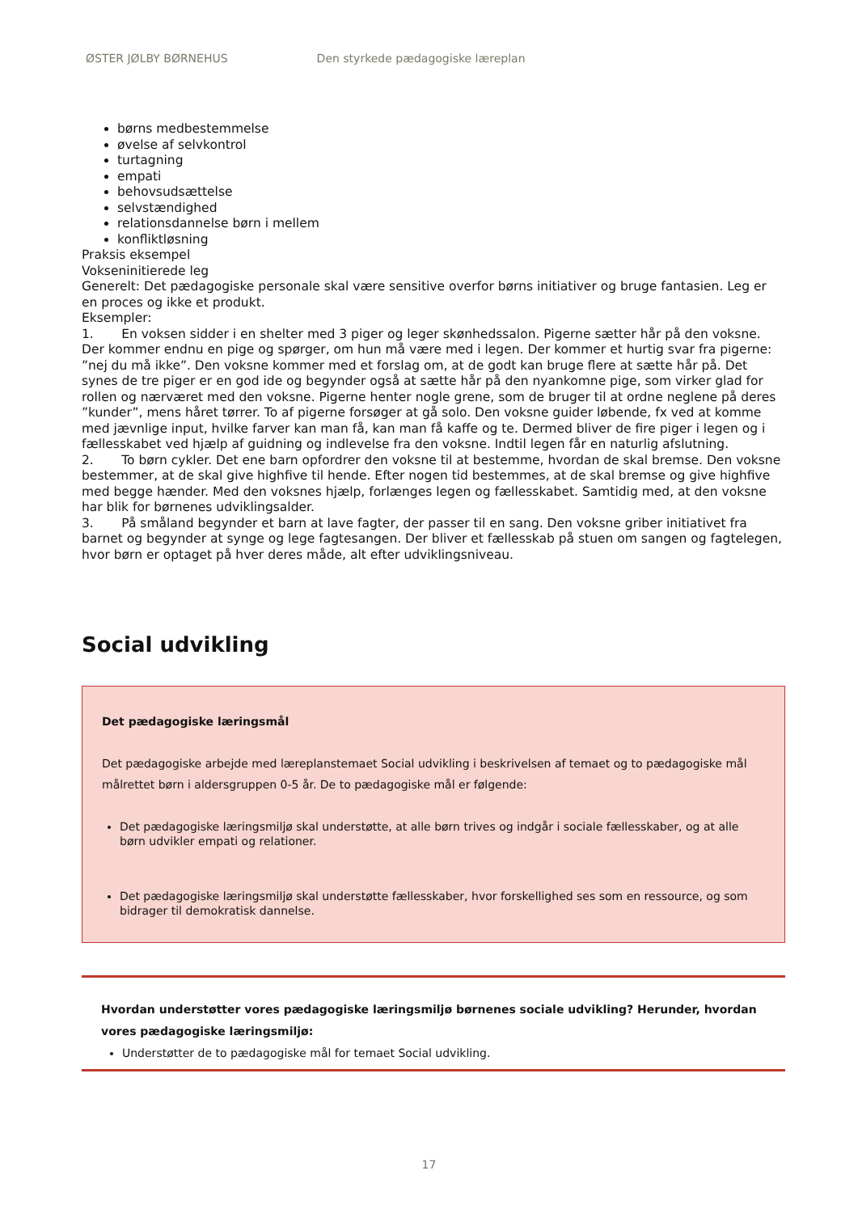ØSTER JØLBY BØRNEHUS Den styrkede pædagogiske læreplan
børns medbestemmelse
øvelse af selvkontrol
turtagning
empati
behovsudsættelse
selvstændighed
relationsdannelse børn i mellem
konfliktløsning
Praksis eksempel
Vokseninitierede leg
Generelt: Det pædagogiske personale skal være sensitive overfor børns initiativer og bruge fantasien. Leg er en proces og ikke et produkt.
Eksempler:
1. En voksen sidder i en shelter med 3 piger og leger skønhedssalon. Pigerne sætter hår på den voksne. Der kommer endnu en pige og spørger, om hun må være med i legen. Der kommer et hurtig svar fra pigerne: ”nej du må ikke”. Den voksne kommer med et forslag om, at de godt kan bruge flere at sætte hår på. Det synes de tre piger er en god ide og begynder også at sætte hår på den nyankomne pige, som virker glad for rollen og nærværet med den voksne. Pigerne henter nogle grene, som de bruger til at ordne neglene på deres ”kunder”, mens håret tørrer. To af pigerne forsøger at gå solo. Den voksne guider løbende, fx ved at komme med jævnlige input, hvilke farver kan man få, kan man få kaffe og te. Dermed bliver de fire piger i legen og i fællesskabet ved hjælp af guidning og indlevelse fra den voksne. Indtil legen får en naturlig afslutning.
2. To børn cykler. Det ene barn opfordrer den voksne til at bestemme, hvordan de skal bremse. Den voksne bestemmer, at de skal give highfive til hende. Efter nogen tid bestemmes, at de skal bremse og give highfive med begge hænder. Med den voksnes hjælp, forlænges legen og fællesskabet. Samtidig med, at den voksne har blik for børnenes udviklingsalder.
3. På småland begynder et barn at lave fagter, der passer til en sang. Den voksne griber initiativet fra barnet og begynder at synge og lege fagtesangen. Der bliver et fællesskab på stuen om sangen og fagtelegen, hvor børn er optaget på hver deres måde, alt efter udviklingsniveau.
Social udvikling
Det pædagogiske læringsmål
Det pædagogiske arbejde med læreplanstemaet Social udvikling i beskrivelsen af temaet og to pædagogiske mål målrettet børn i aldersgruppen 0-5 år. De to pædagogiske mål er følgende:
Det pædagogiske læringsmiljø skal understøtte, at alle børn trives og indgår i sociale fællesskaber, og at alle børn udvikler empati og relationer.
Det pædagogiske læringsmiljø skal understøtte fællesskaber, hvor forskellighed ses som en ressource, og som bidrager til demokratisk dannelse.
Hvordan understøtter vores pædagogiske læringsmiljø børnenes sociale udvikling? Herunder, hvordan vores pædagogiske læringsmiljø:
Understøtter de to pædagogiske mål for temaet Social udvikling.
17